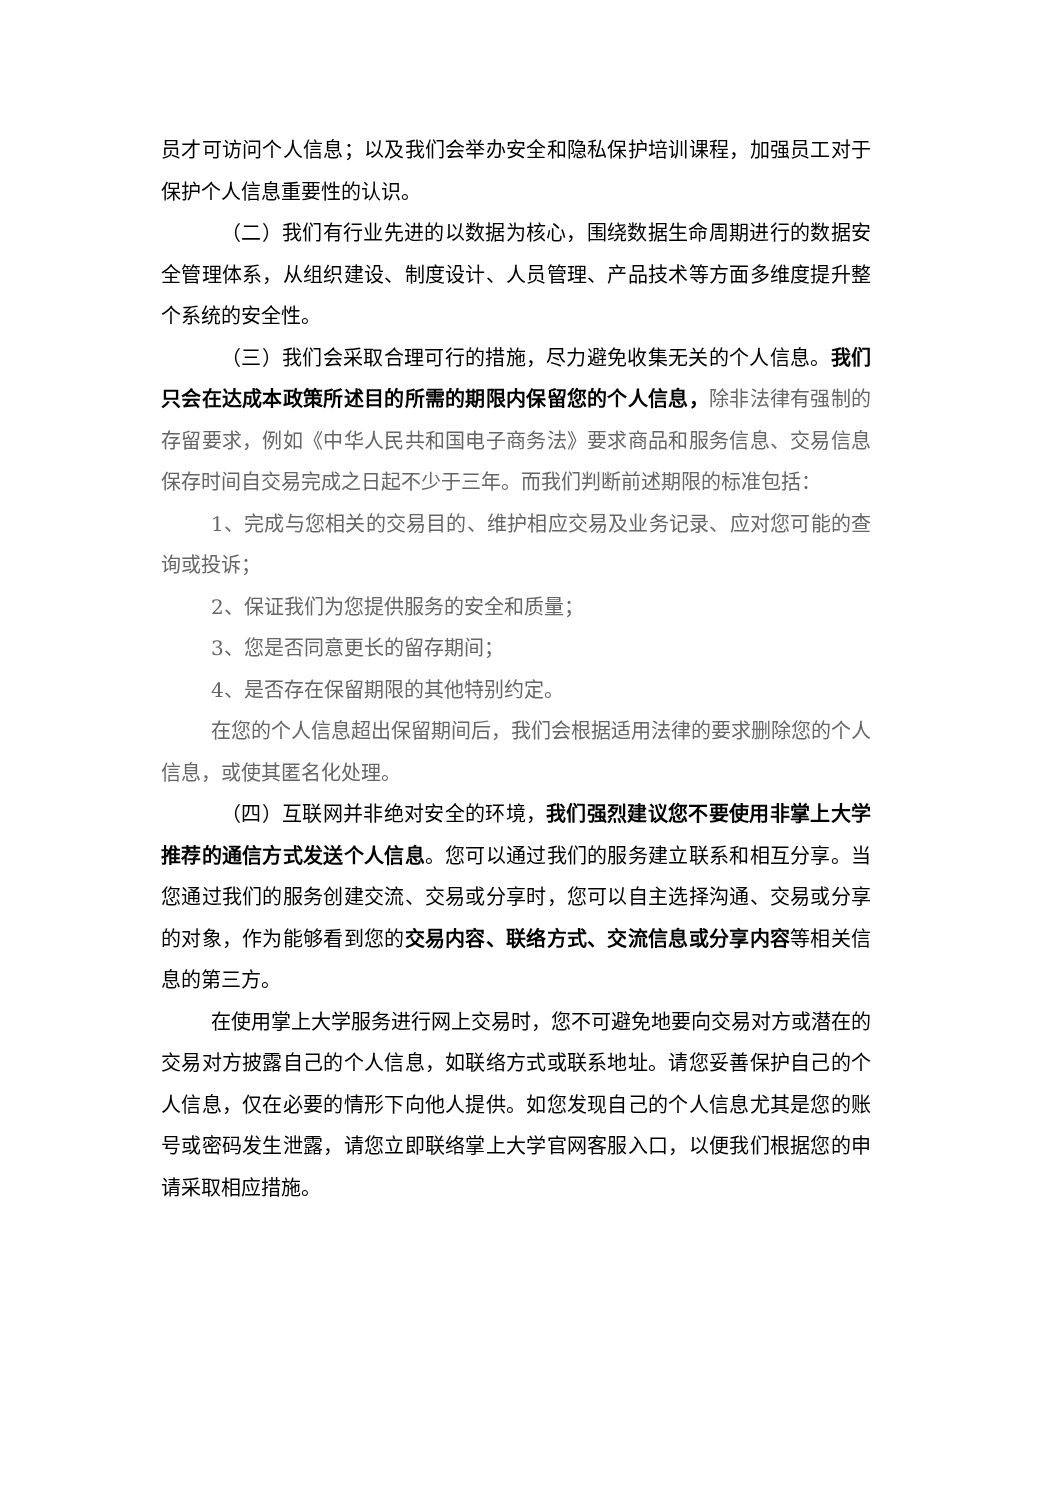员才可访问个人信息；以及我们会举办安全和隐私保护培训课程，加强员工对于保护个人信息重要性的认识。
（二）我们有行业先进的以数据为核心，围绕数据生命周期进行的数据安全管理体系，从组织建设、制度设计、人员管理、产品技术等方面多维度提升整个系统的安全性。
（三）我们会采取合理可行的措施，尽力避免收集无关的个人信息。我们只会在达成本政策所述目的所需的期限内保留您的个人信息，除非法律有强制的存留要求，例如《中华人民共和国电子商务法》要求商品和服务信息、交易信息保存时间自交易完成之日起不少于三年。而我们判断前述期限的标准包括：
1、完成与您相关的交易目的、维护相应交易及业务记录、应对您可能的查询或投诉；
2、保证我们为您提供服务的安全和质量；
3、您是否同意更长的留存期间；
4、是否存在保留期限的其他特别约定。
在您的个人信息超出保留期间后，我们会根据适用法律的要求删除您的个人信息，或使其匿名化处理。
（四）互联网并非绝对安全的环境，我们强烈建议您不要使用非掌上大学推荐的通信方式发送个人信息。您可以通过我们的服务建立联系和相互分享。当您通过我们的服务创建交流、交易或分享时，您可以自主选择沟通、交易或分享的对象，作为能够看到您的交易内容、联络方式、交流信息或分享内容等相关信息的第三方。
在使用掌上大学服务进行网上交易时，您不可避免地要向交易对方或潜在的交易对方披露自己的个人信息，如联络方式或联系地址。请您妥善保护自己的个人信息，仅在必要的情形下向他人提供。如您发现自己的个人信息尤其是您的账号或密码发生泄露，请您立即联络掌上大学官网客服入口，以便我们根据您的申请采取相应措施。